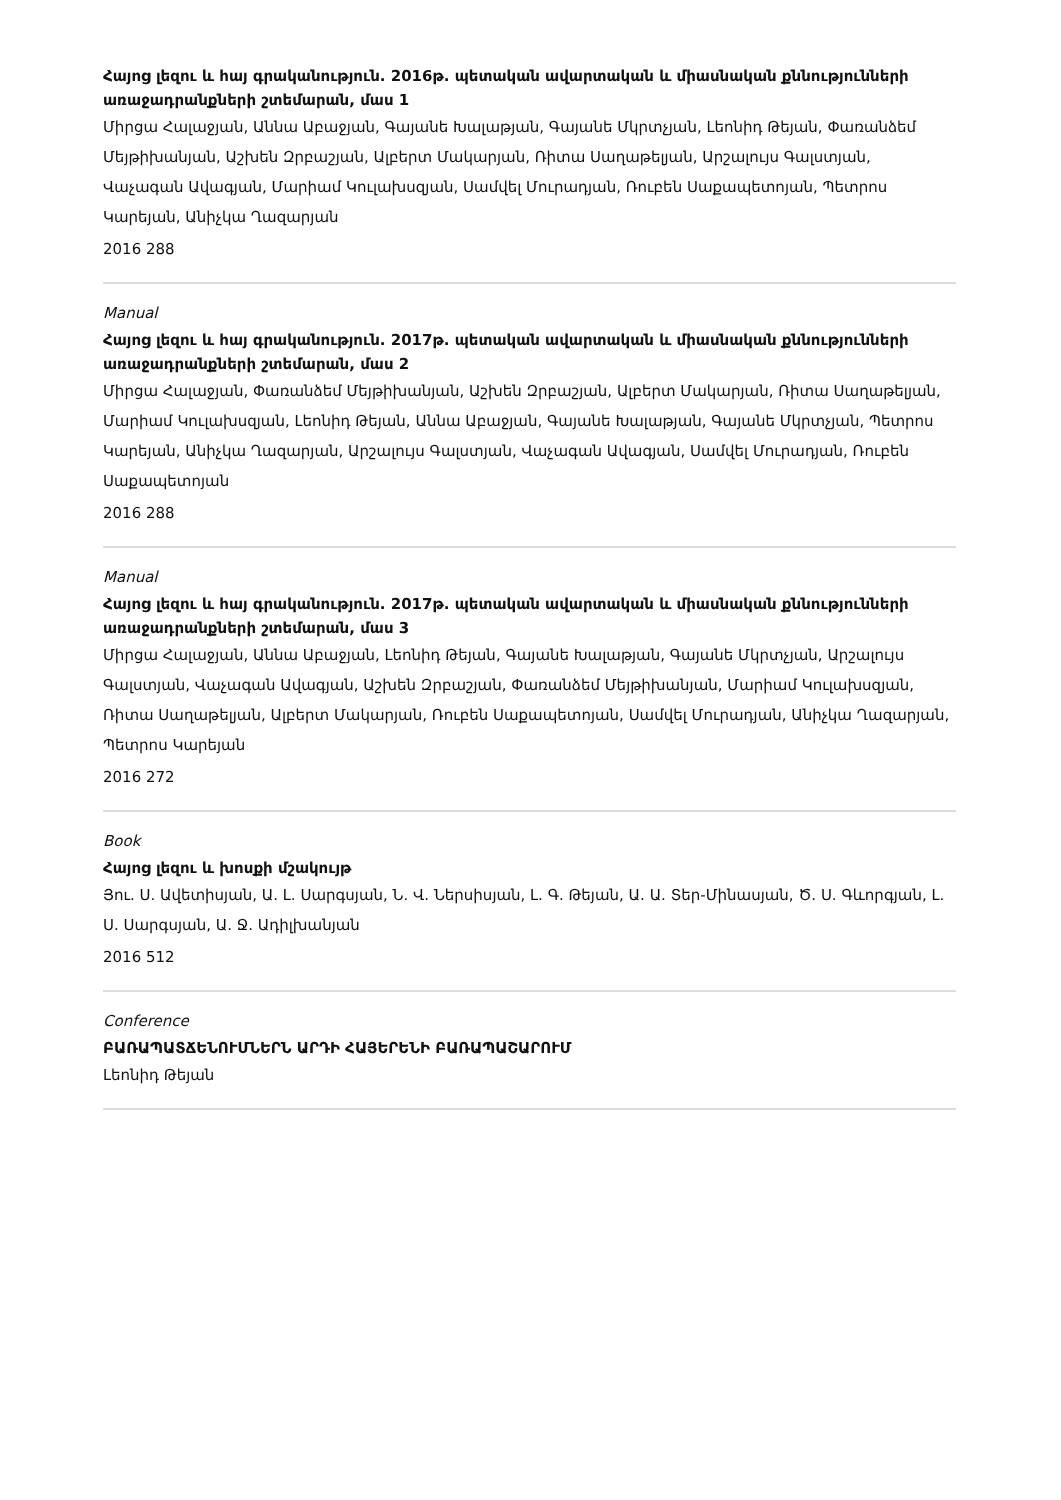Հայոց լեզու և հայ գրականություն. 2016թ. պետական ավարտական և միասնական քննությունների առաջադրանքների շտեմարան, մաս 1
Միրցա Հալաջյան, Աննա Աբաջյան, Գայանե Խալաթյան, Գայանե Մկրտչյան, Լեոնիդ Թեյան, Փառանձեմ Մեյթիխանյան, Աշխեն Զրբաշյան, Ալբերտ Մակարյան, Ռիտա Սաղաթելյան, Արշալույս Գալստյան, Վաչագան Ավագյան, Մարիամ Կուլախսզյան, Սամվել Մուրադյան, Ռուբեն Սաքապետոյան, Պետրոս Կարեյան, Անիչկա Ղազարյան
2016 288
Manual
Հայոց լեզու և հայ գրականություն. 2017թ. պետական ավարտական և միասնական քննությունների առաջադրանքների շտեմարան, մաս 2
Միրցա Հալաջյան, Փառանձեմ Մեյթիխանյան, Աշխեն Զրբաշյան, Ալբերտ Մակարյան, Ռիտա Սաղաթելյան, Մարիամ Կուլախսզյան, Լեոնիդ Թեյան, Աննա Աբաջյան, Գայանե Խալաթյան, Գայանե Մկրտչյան, Պետրոս Կարեյան, Անիչկա Ղազարյան, Արշալույս Գալստյան, Վաչագան Ավագյան, Սամվել Մուրադյան, Ռուբեն Սաքապետոյան
2016 288
Manual
Հայոց լեզու և հայ գրականություն. 2017թ. պետական ավարտական և միասնական քննությունների առաջադրանքների շտեմարան, մաս 3
Միրցա Հալաջյան, Աննա Աբաջյան, Լեոնիդ Թեյան, Գայանե Խալաթյան, Գայանե Մկրտչյան, Արշալույս Գալստյան, Վաչագան Ավագյան, Աշխեն Զրբաշյան, Փառանձեմ Մեյթիխանյան, Մարիամ Կուլախսզյան, Ռիտա Սաղաթելյան, Ալբերտ Մակարյան, Ռուբեն Սաքապետոյան, Սամվել Մուրադյան, Անիչկա Ղազարյան, Պետրոս Կարեյան
2016 272
Book
Հայոց լեզու և խոսքի մշակույթ
Յու. Ս. Ավետիսյան, Ա. Լ. Սարգսյան, Ն. Վ. Ներսիսյան, Լ. Գ. Թեյան, Ա. Ա. Տեր-Մինասյան, Ծ. Ս. Գևորգյան, Լ. Ս. Սարգսյան, Ա. Ջ. Ադիլխանյան
2016 512
Conference
ԲԱՌԱՊԱՏՃԵՆՈՒՄՆԵՐՆ ԱՐԴԻ ՀԱՅԵՐԵՆԻ ԲԱՌԱՊԱՇԱՐՈՒՄ
Լեոնիդ Թեյան